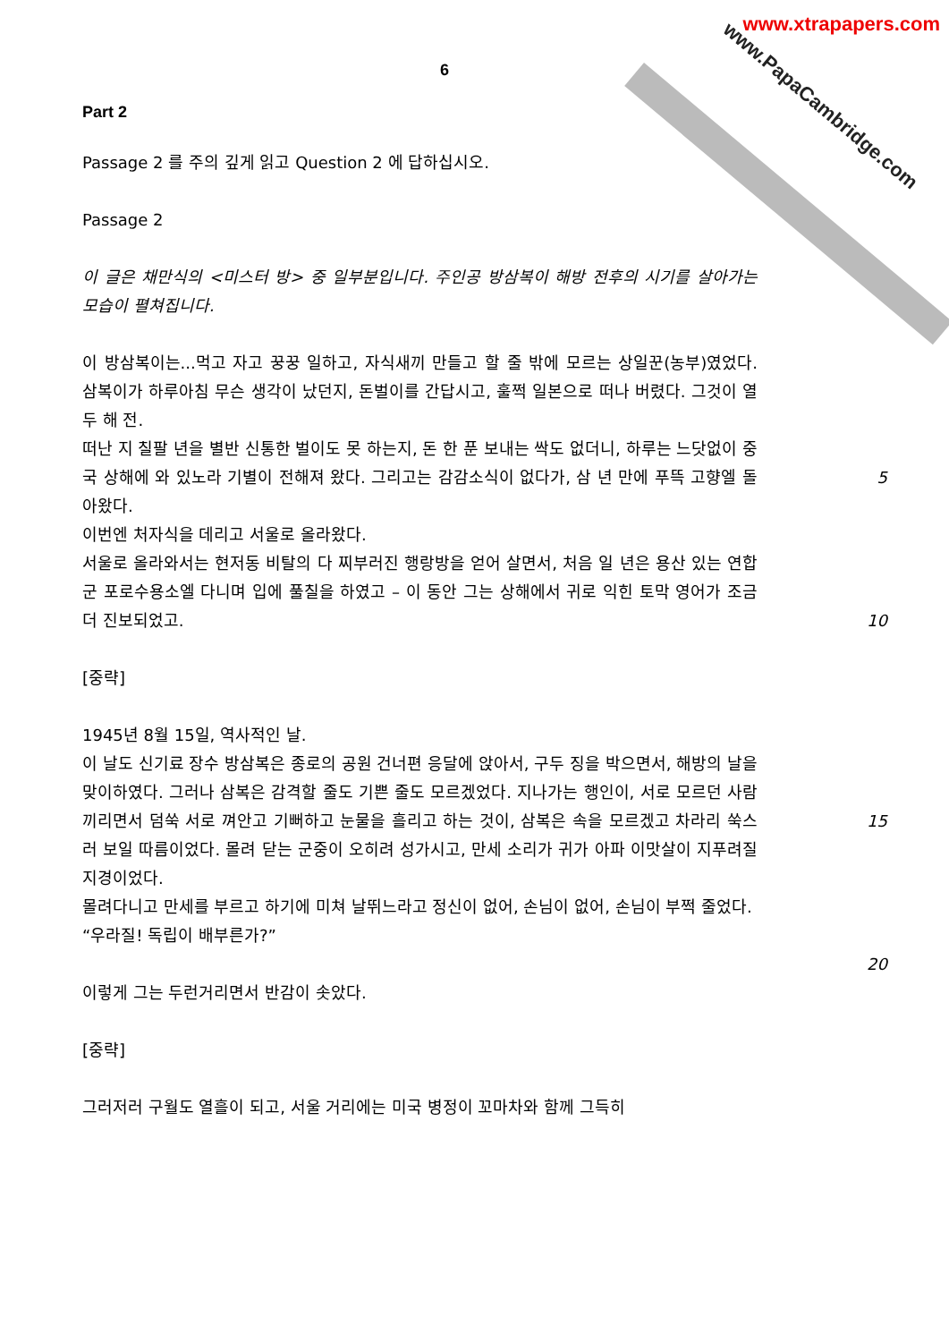www.PapaCambridge.com www.xtrapapers.com
6
Part 2
Passage 2 를 주의 깊게 읽고 Question 2 에 답하십시오.
Passage 2
이 글은 채만식의 <미스터 방> 중 일부분입니다. 주인공 방삼복이 해방 전후의 시기를 살아가는 모습이 펼쳐집니다.
이 방삼복이는...먹고 자고 꿍꿍 일하고, 자식새끼 만들고 할 줄 밖에 모르는 상일꾼(농부)였었다. 삼복이가 하루아침 무슨 생각이 났던지, 돈벌이를 간답시고, 훌쩍 일본으로 떠나 버렸다. 그것이 열두 해 전.
떠난 지 칠팔 년을 별반 신통한 벌이도 못 하는지, 돈 한 푼 보내는 싹도 없더니, 하루는 느닷없이 중국 상해에 와 있노라 기별이 전해져 왔다. 그리고는 감감소식이 없다가, 삼 년 만에 푸뜩 고향엘 돌아왔다.
5
이번엔 처자식을 데리고 서울로 올라왔다.
서울로 올라와서는 현저동 비탈의 다 찌부러진 행랑방을 얻어 살면서, 처음 일 년은 용산 있는 연합군 포로수용소엘 다니며 입에 풀칠을 하였고 – 이 동안 그는 상해에서 귀로 익힌 토막 영어가 조금 더 진보되었고.
10
[중략]
1945년 8월 15일, 역사적인 날.
이 날도 신기료 장수 방삼복은 종로의 공원 건너편 응달에 앉아서, 구두 징을 박으면서, 해방의 날을 맞이하였다. 그러나 삼복은 감격할 줄도 기쁜 줄도 모르겠었다. 지나가는 행인이, 서로 모르던 사람끼리면서 덤쑥 서로 껴안고 기뻐하고 눈물을 흘리고 하는 것이, 삼복은 속을 모르겠고 차라리 쑥스러 보일 따름이었다. 몰려 닫는 군중이 오히려 성가시고, 만세 소리가 귀가 아파 이맛살이 지푸려질 지경이었다.
15
몰려다니고 만세를 부르고 하기에 미쳐 날뛰느라고 정신이 없어, 손님이 없어, 손님이 부쩍 줄었다.
“우라질! 독립이 배부른가?”
20
이렇게 그는 두런거리면서 반감이 솟았다.
[중략]
그러저러 구월도 열흘이 되고, 서울 거리에는 미국 병정이 꼬마차와 함께 그득히